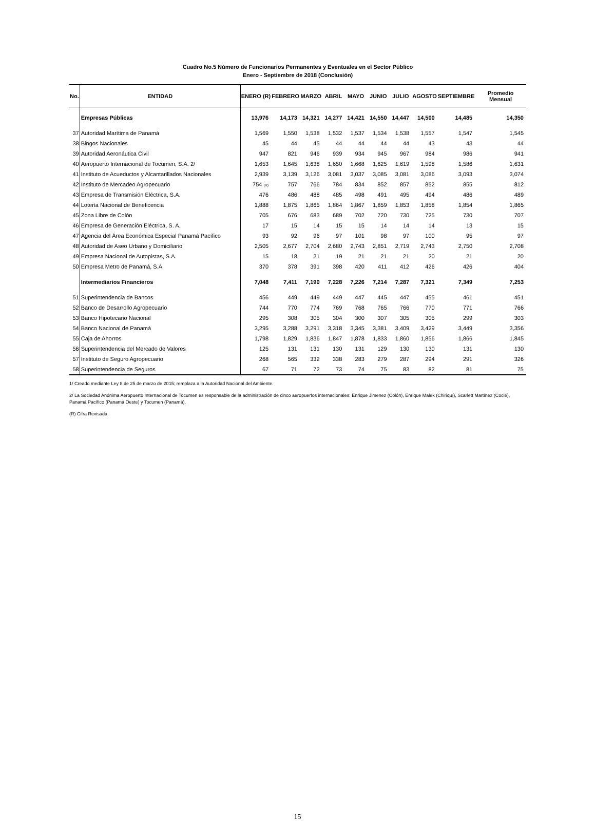Cuadro No.5 Número de Funcionarios Permanentes y Eventuales en el Sector Público
Enero - Septiembre de 2018 (Conclusión)
| No. | ENTIDAD | ENERO (R) | FEBRERO | MARZO | ABRIL | MAYO | JUNIO | JULIO | AGOSTO | SEPTIEMBRE | Promedio Mensual |
| --- | --- | --- | --- | --- | --- | --- | --- | --- | --- | --- | --- |
| | Empresas Públicas | 13,976 | 14,173 | 14,321 | 14,277 | 14,421 | 14,550 | 14,447 | 14,500 | 14,485 | 14,350 |
| 37 | Autoridad Marítima de Panamá | 1,569 | 1,550 | 1,538 | 1,532 | 1,537 | 1,534 | 1,538 | 1,557 | 1,547 | 1,545 |
| 38 | Bingos Nacionales | 45 | 44 | 45 | 44 | 44 | 44 | 44 | 43 | 43 | 44 |
| 39 | Autoridad Aeronáutica Civil | 947 | 821 | 946 | 939 | 934 | 945 | 967 | 984 | 986 | 941 |
| 40 | Aeropuerto Internacional de Tocumen, S.A. 2/ | 1,653 | 1,645 | 1,638 | 1,650 | 1,668 | 1,625 | 1,619 | 1,598 | 1,586 | 1,631 |
| 41 | Instituto de Acueductos y Alcantarillados Nacionales | 2,939 | 3,139 | 3,126 | 3,081 | 3,037 | 3,085 | 3,081 | 3,086 | 3,093 | 3,074 |
| 42 | Instituto de Mercadeo Agropecuario | 754 (R) | 757 | 766 | 784 | 834 | 852 | 857 | 852 | 855 | 812 |
| 43 | Empresa de Transmisión Eléctrica, S.A. | 476 | 486 | 488 | 485 | 498 | 491 | 495 | 494 | 486 | 489 |
| 44 | Lotería Nacional de Beneficencia | 1,888 | 1,875 | 1,865 | 1,864 | 1,867 | 1,859 | 1,853 | 1,858 | 1,854 | 1,865 |
| 45 | Zona Libre de Colón | 705 | 676 | 683 | 689 | 702 | 720 | 730 | 725 | 730 | 707 |
| 46 | Empresa de Generación Eléctrica, S. A. | 17 | 15 | 14 | 15 | 15 | 14 | 14 | 14 | 13 | 15 |
| 47 | Agencia del Área Económica Especial Panamá Pacífico | 93 | 92 | 96 | 97 | 101 | 98 | 97 | 100 | 95 | 97 |
| 48 | Autoridad de Aseo Urbano y Domiciliario | 2,505 | 2,677 | 2,704 | 2,680 | 2,743 | 2,851 | 2,719 | 2,743 | 2,750 | 2,708 |
| 49 | Empresa Nacional de Autopistas, S.A. | 15 | 18 | 21 | 19 | 21 | 21 | 21 | 20 | 21 | 20 |
| 50 | Empresa Metro de Panamá, S.A. | 370 | 378 | 391 | 398 | 420 | 411 | 412 | 426 | 426 | 404 |
| | Intermediarios Financieros | 7,048 | 7,411 | 7,190 | 7,228 | 7,226 | 7,214 | 7,287 | 7,321 | 7,349 | 7,253 |
| 51 | Superintendencia de Bancos | 456 | 449 | 449 | 449 | 447 | 445 | 447 | 455 | 461 | 451 |
| 52 | Banco de Desarrollo Agropecuario | 744 | 770 | 774 | 769 | 768 | 765 | 766 | 770 | 771 | 766 |
| 53 | Banco Hipotecario Nacional | 295 | 308 | 305 | 304 | 300 | 307 | 305 | 305 | 299 | 303 |
| 54 | Banco Nacional de Panamá | 3,295 | 3,288 | 3,291 | 3,318 | 3,345 | 3,381 | 3,409 | 3,429 | 3,449 | 3,356 |
| 55 | Caja de Ahorros | 1,798 | 1,829 | 1,836 | 1,847 | 1,878 | 1,833 | 1,860 | 1,856 | 1,866 | 1,845 |
| 56 | Superintendencia del Mercado de Valores | 125 | 131 | 131 | 130 | 131 | 129 | 130 | 130 | 131 | 130 |
| 57 | Instituto de Seguro Agropecuario | 268 | 565 | 332 | 338 | 283 | 279 | 287 | 294 | 291 | 326 |
| 58 | Superintendencia de Seguros | 67 | 71 | 72 | 73 | 74 | 75 | 83 | 82 | 81 | 75 |
1/ Creado mediante Ley 8 de 25 de marzo de 2015; remplaza a la Autoridad Nacional del Ambiente.
2/ La Sociedad Anónima Aeropuerto Internacional de Tocumen es responsable de la administración de cinco aeropuertos internacionales: Enrique Jimenez (Colón), Enrique Malek (Chiriquí), Scarlett Martínez (Coclé), Panamá Pacífico (Panamá Oeste) y Tocumen (Panamá).
(R) Cifra Revisada
15